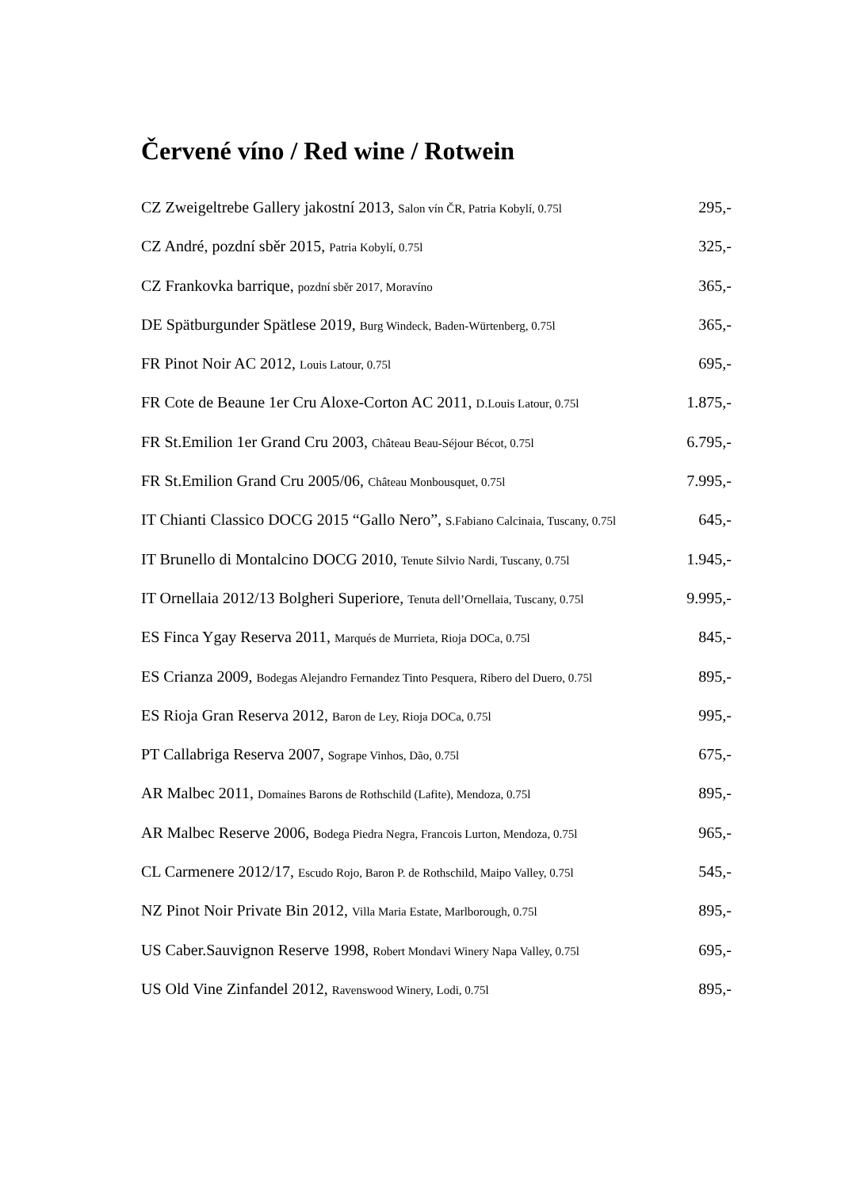Červené víno / Red wine / Rotwein
CZ Zweigeltrebe Gallery jakostní 2013, Salon vín ČR, Patria Kobylí, 0.75l 295,-
CZ André, pozdní sběr 2015, Patria Kobylí, 0.75l 325,-
CZ Frankovka barrique, pozdní sběr 2017, Moravíno 365,-
DE Spätburgunder Spätlese 2019, Burg Windeck, Baden-Würtenberg, 0.75l 365,-
FR Pinot Noir AC 2012, Louis Latour, 0.75l 695,-
FR Cote de Beaune 1er Cru Aloxe-Corton AC 2011, D.Louis Latour, 0.75l 1.875,-
FR St.Emilion 1er Grand Cru 2003, Château Beau-Séjour Bécot, 0.75l 6.795,-
FR St.Emilion Grand Cru 2005/06, Château Monbousquet, 0.75l 7.995,-
IT Chianti Classico DOCG 2015 “Gallo Nero”, S.Fabiano Calcinaia, Tuscany, 0.75l 645,-
IT Brunello di Montalcino DOCG 2010, Tenute Silvio Nardi, Tuscany, 0.75l 1.945,-
IT Ornellaia 2012/13 Bolgheri Superiore, Tenuta dell’Ornellaia, Tuscany, 0.75l 9.995,-
ES Finca Ygay Reserva 2011, Marqués de Murrieta, Rioja DOCa, 0.75l 845,-
ES Crianza 2009, Bodegas Alejandro Fernandez Tinto Pesquera, Ribero del Duero, 0.75l 895,-
ES Rioja Gran Reserva 2012, Baron de Ley, Rioja DOCa, 0.75l 995,-
PT Callabriga Reserva 2007, Sogrape Vinhos, Dão, 0.75l 675,-
AR Malbec 2011, Domaines Barons de Rothschild (Lafite), Mendoza, 0.75l 895,-
AR Malbec Reserve 2006, Bodega Piedra Negra, Francois Lurton, Mendoza, 0.75l 965,-
CL Carmenere 2012/17, Escudo Rojo, Baron P. de Rothschild, Maipo Valley, 0.75l 545,-
NZ Pinot Noir Private Bin 2012, Villa Maria Estate, Marlborough, 0.75l 895,-
US Caber.Sauvignon Reserve 1998, Robert Mondavi Winery Napa Valley, 0.75l 695,-
US Old Vine Zinfandel 2012, Ravenswood Winery, Lodi, 0.75l 895,-